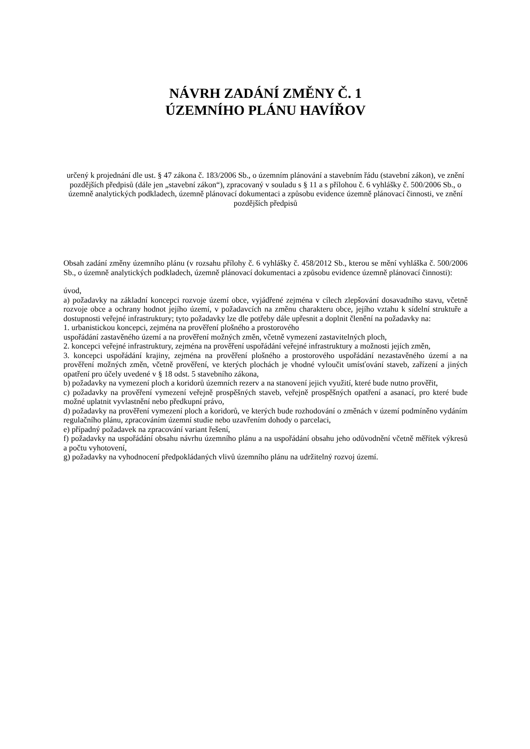NÁVRH ZADÁNÍ ZMĚNY Č. 1
ÚZEMNÍHO PLÁNU HAVÍŘOV
určený k projednání dle ust. § 47 zákona č. 183/2006 Sb., o územním plánování a stavebním řádu (stavební zákon), ve znění pozdějších předpisů (dále jen „stavební zákon“), zpracovaný v souladu s § 11 a s přílohou č. 6 vyhlášky č. 500/2006 Sb., o územně analytických podkladech, územně plánovací dokumentaci a způsobu evidence územně plánovací činnosti, ve znění pozdějších předpisů
Obsah zadání změny územního plánu (v rozsahu přílohy č. 6 vyhlášky č. 458/2012 Sb., kterou se mění vyhláška č. 500/2006 Sb., o územně analytických podkladech, územně plánovací dokumentaci a způsobu evidence územně plánovací činnosti):
úvod,
a) požadavky na základní koncepci rozvoje území obce, vyjádřené zejména v cílech zlepšování dosavadního stavu, včetně rozvoje obce a ochrany hodnot jejího území, v požadavcích na změnu charakteru obce, jejího vztahu k sídelní struktuře a dostupnosti veřejné infrastruktury; tyto požadavky lze dle potřeby dále upřesnit a doplnit členění na požadavky na:
1. urbanistickou koncepci, zejména na prověření plošného a prostorového
uspořádání zastavěného území a na prověření možných změn, včetně vymezení zastavitelných ploch,
2. koncepci veřejné infrastruktury, zejména na prověření uspořádání veřejné infrastruktury a možnosti jejích změn,
3. koncepci uspořádání krajiny, zejména na prověření plošného a prostorového uspořádání nezastavěného území a na prověření možných změn, včetně prověření, ve kterých plochách je vhodné vyloučit umísťování staveb, zařízení a jiných opatření pro účely uvedené v § 18 odst. 5 stavebního zákona,
b) požadavky na vymezení ploch a koridorů územních rezerv a na stanovení jejich využití, které bude nutno prověřit,
c) požadavky na prověření vymezení veřejně prospěšných staveb, veřejně prospěšných opatření a asanací, pro které bude možné uplatnit vyvlastnění nebo předkupní právo,
d) požadavky na prověření vymezení ploch a koridorů, ve kterých bude rozhodování o změnách v území podmíněno vydáním regulačního plánu, zpracováním územní studie nebo uzavřením dohody o parcelaci,
e) případný požadavek na zpracování variant řešení,
f) požadavky na uspořádání obsahu návrhu územního plánu a na uspořádání obsahu jeho odůvodnění včetně měřítek výkresů a počtu vyhotovení,
g) požadavky na vyhodnocení předpokládaných vlivů územního plánu na udržitelný rozvoj území.